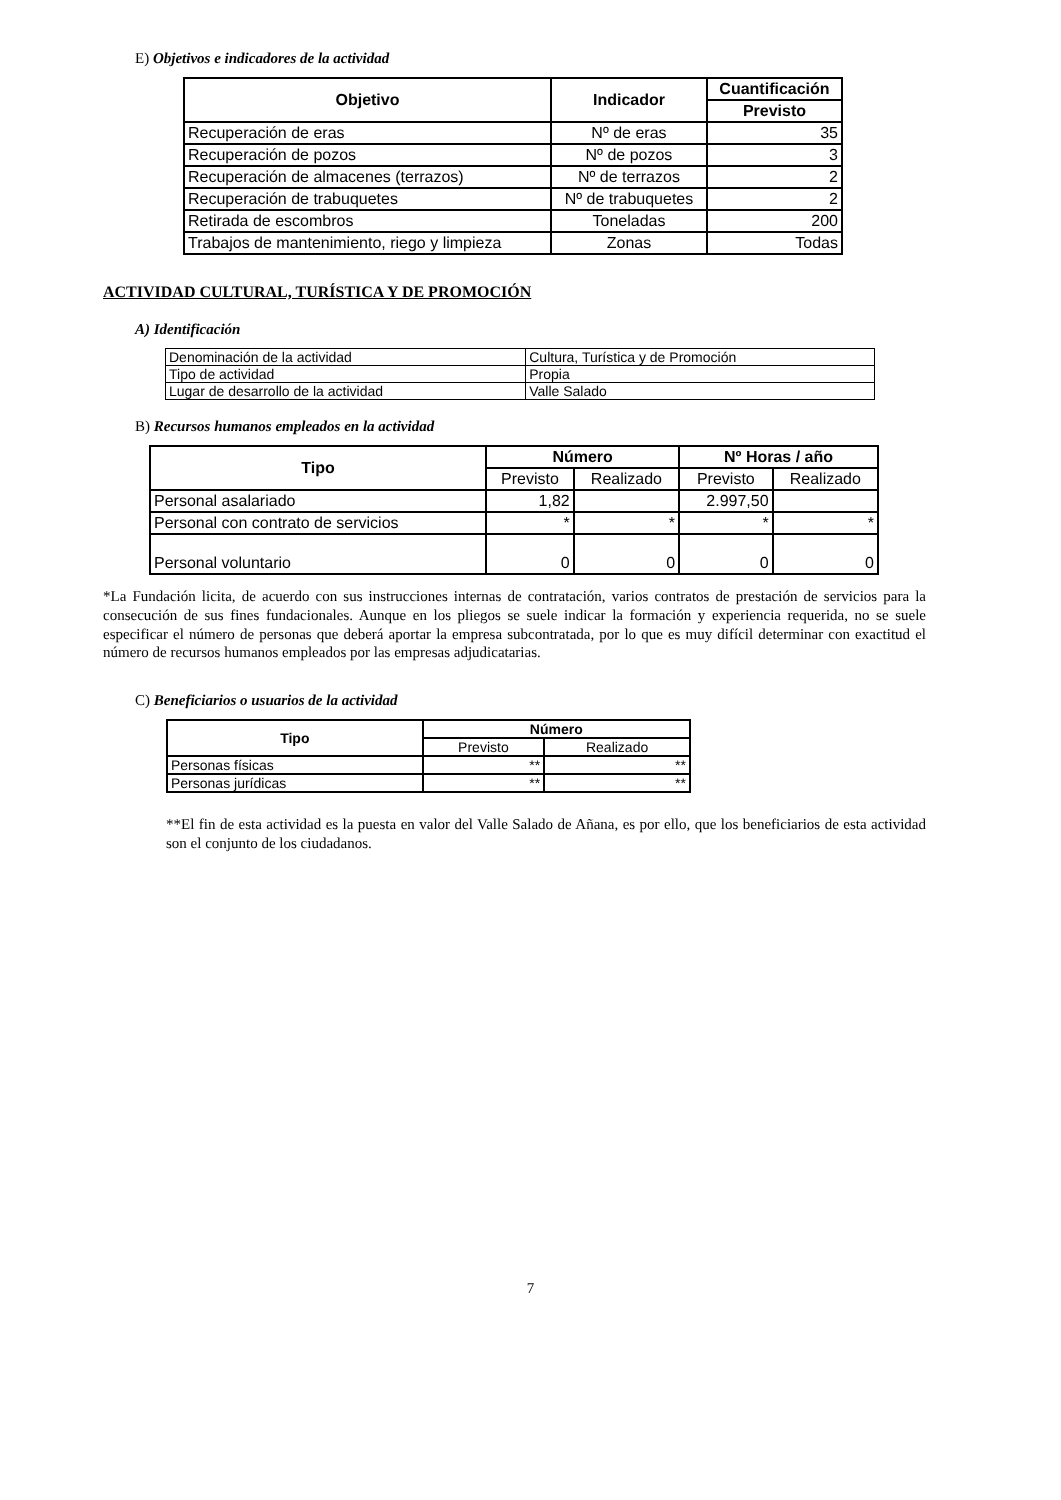E) Objetivos e indicadores de la actividad
| Objetivo | Indicador | Cuantificación |
| --- | --- | --- |
| | | Previsto |
| Recuperación de eras | Nº de eras | 35 |
| Recuperación de pozos | Nº de pozos | 3 |
| Recuperación de almacenes (terrazos) | Nº de terrazos | 2 |
| Recuperación de trabuquetes | Nº de trabuquetes | 2 |
| Retirada de escombros | Toneladas | 200 |
| Trabajos de mantenimiento, riego y limpieza | Zonas | Todas |
ACTIVIDAD CULTURAL, TURÍSTICA Y DE PROMOCIÓN
A) Identificación
| Denominación de la actividad | Cultura, Turística y de Promoción |
| Tipo de actividad | Propia |
| Lugar de desarrollo de la actividad | Valle Salado |
B) Recursos humanos empleados en la actividad
| Tipo | Número | | Nº Horas / año | |
| --- | --- | --- | --- | --- |
| | Previsto | Realizado | Previsto | Realizado |
| Personal asalariado | 1,82 | | 2.997,50 | |
| Personal con contrato de servicios | * | * | * | * |
| Personal voluntario | 0 | 0 | 0 | 0 |
*La Fundación licita, de acuerdo con sus instrucciones internas de contratación, varios contratos de prestación de servicios para la consecución de sus fines fundacionales. Aunque en los pliegos se suele indicar la formación y experiencia requerida, no se suele especificar el número de personas que deberá aportar la empresa subcontratada, por lo que es muy difícil determinar con exactitud el número de recursos humanos empleados por las empresas adjudicatarias.
C) Beneficiarios o usuarios de la actividad
| Tipo | Número | |
| --- | --- | --- |
| | Previsto | Realizado |
| Personas físicas | ** | ** |
| Personas jurídicas | ** | ** |
**El fin de esta actividad es la puesta en valor del Valle Salado de Añana, es por ello, que los beneficiarios de esta actividad son el conjunto de los ciudadanos.
7